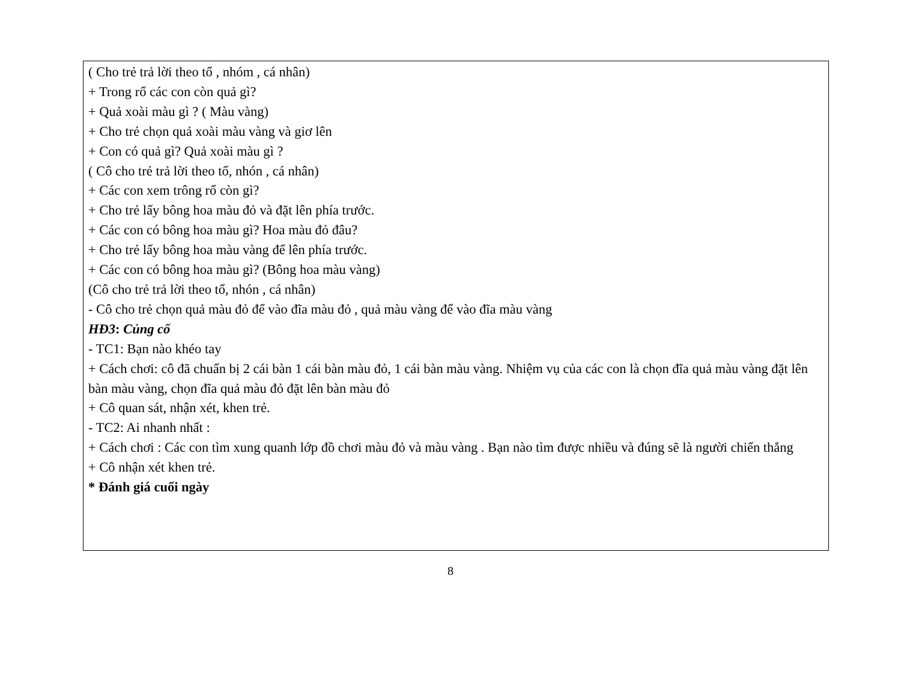( Cho trẻ trả lời theo tổ , nhóm , cá nhân)
+ Trong rổ các con còn quả gì?
+ Quả xoài màu gì ? ( Màu vàng)
+ Cho trẻ chọn quả xoài màu vàng và giơ lên
+ Con có quả gì? Quả xoài màu gì ?
( Cô cho trẻ trả lời theo tổ, nhón , cá nhân)
+ Các con xem trông rổ còn gì?
+ Cho trẻ lấy bông hoa màu đỏ và đặt lên phía trước.
+ Các con có bông hoa màu gì? Hoa màu đỏ đâu?
+ Cho trẻ lấy bông hoa màu vàng để lên phía trước.
+ Các con có bông hoa màu gì? (Bông hoa màu vàng)
(Cô cho trẻ trả lời theo tổ, nhón , cá nhân)
- Cô cho trẻ chọn quả màu đỏ để vào đĩa màu đỏ , quả màu vàng để vào đĩa màu vàng
HĐ3: Củng cố
- TC1: Bạn nào khéo tay
+ Cách chơi: cô đã chuẩn bị 2 cái bàn 1 cái bàn màu đỏ, 1 cái bàn màu vàng. Nhiệm vụ của các con là chọn đĩa quả màu vàng đặt lên bàn màu vàng, chọn đĩa quả màu đỏ đặt lên bàn màu đỏ
+ Cô quan sát, nhận xét, khen trẻ.
- TC2: Ai nhanh nhất :
+ Cách chơi : Các con tìm xung quanh lớp đồ chơi màu đỏ và màu vàng . Bạn nào tìm được nhiều và đúng sẽ là người chiến thắng
+ Cô nhận xét khen trẻ.
* Đánh giá cuối ngày
8